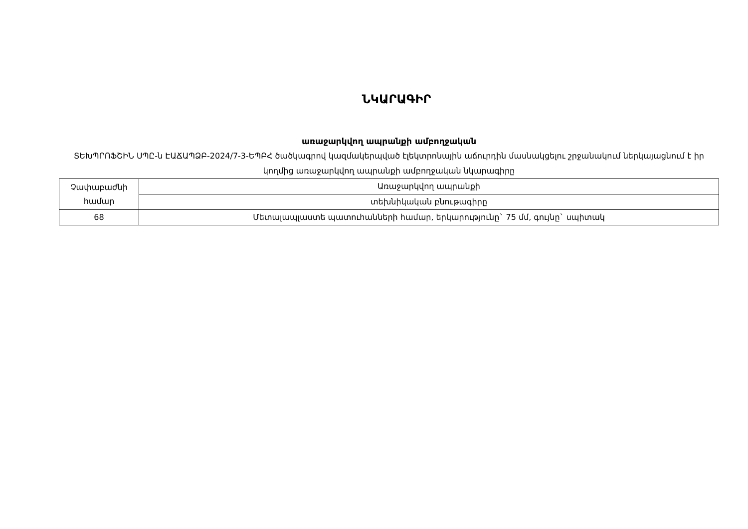ՆԿԱՐԱԳԻՐ
առաջարկվող ապրանքի ամբողջական
ՏԵԽՊՐՈՖՇԻՆ ՍՊԸ-ն ԷԱՃԱՊՁԲ-2024/7-3-ԵՊԲՀ ծածկագրով կազմակերպված էլեկտրոնային աճուրդին մասնակցելու շրջանակում ներկայացնում է իր կողմից առաջարկվող ապրանքի ամբողջական նկարագիրը
| Չափաբաժնի համար | Առաջարկվող ապրանքի |
| --- | --- |
| | տեխնիկական բնութագիրը |
| 68 | Մետալապլաստե պատուհանների համար, երկարությունը` 75 մմ, գույնը` սպիտակ |